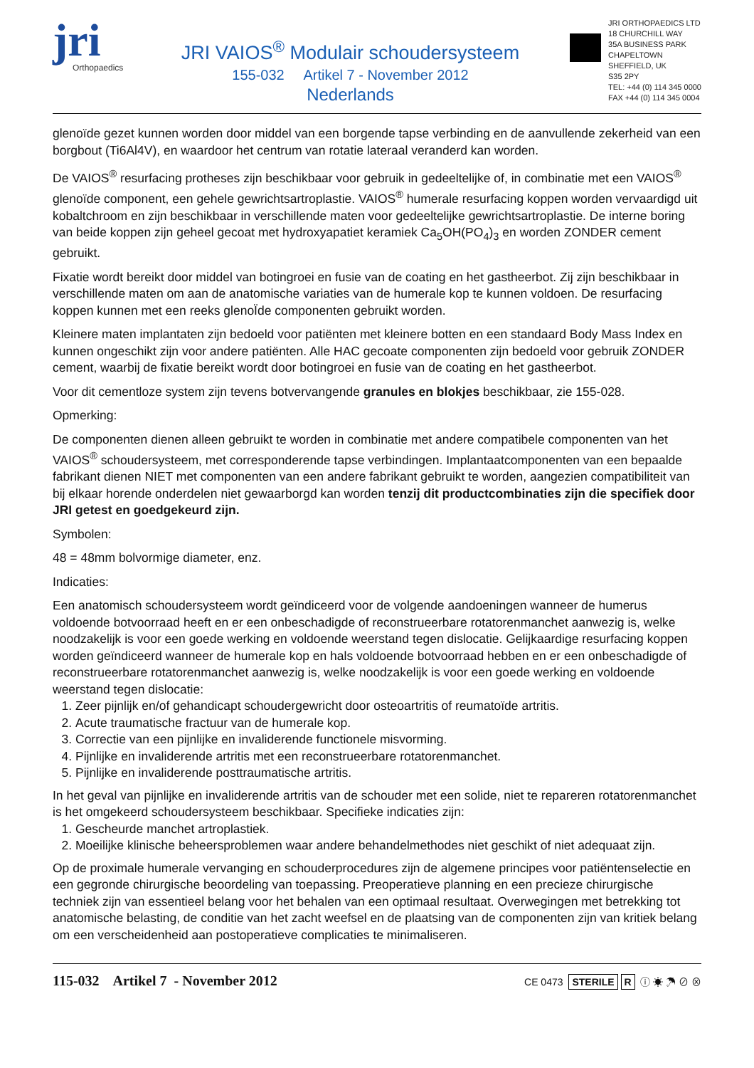jri
Orthopaedics
JRI VAIOS<sup>®</sup> Modulair schoudersysteem
155-032 Artikel 7 - November 2012
Nederlands
JRI ORTHOPAEDICS LTD
18 CHURCHILL WAY
35A BUSINESS PARK
CHAPELTOWN
SHEFFIELD, UK
S35 2PY
TEL: +44 (0) 114 345 0000
FAX +44 (0) 114 345 0004
glenoïde gezet kunnen worden door middel van een borgende tapse verbinding en de aanvullende zekerheid van een borgbout (Ti6Al4V), en waardoor het centrum van rotatie lateraal veranderd kan worden.
De VAIOS<sup>®</sup> resurfacing protheses zijn beschikbaar voor gebruik in gedeeltelijke of, in combinatie met een VAIOS<sup>®</sup> glenoïde component, een gehele gewrichtsartroplastie. VAIOS<sup>®</sup> humerale resurfacing koppen worden vervaardigd uit kobaltchroom en zijn beschikbaar in verschillende maten voor gedeeltelijke gewrichtsartroplastie. De interne boring van beide koppen zijn geheel gecoat met hydroxyapatiet keramiek Ca<sub>5</sub>OH(PO<sub>4</sub>)<sub>3</sub> en worden ZONDER cement gebruikt.
Fixatie wordt bereikt door middel van botingroei en fusie van de coating en het gastheerbot. Zij zijn beschikbaar in verschillende maten om aan de anatomische variaties van de humerale kop te kunnen voldoen. De resurfacing koppen kunnen met een reeks glenoÏde componenten gebruikt worden.
Kleinere maten implantaten zijn bedoeld voor patiënten met kleinere botten en een standaard Body Mass Index en kunnen ongeschikt zijn voor andere patiënten. Alle HAC gecoate componenten zijn bedoeld voor gebruik ZONDER cement, waarbij de fixatie bereikt wordt door botingroei en fusie van de coating en het gastheerbot.
Voor dit cementloze system zijn tevens botvervangende granules en blokjes beschikbaar, zie 155-028.
Opmerking:
De componenten dienen alleen gebruikt te worden in combinatie met andere compatibele componenten van het VAIOS<sup>®</sup> schoudersysteem, met corresponderende tapse verbindingen. Implantaatcomponenten van een bepaalde fabrikant dienen NIET met componenten van een andere fabrikant gebruikt te worden, aangezien compatibiliteit van bij elkaar horende onderdelen niet gewaarborgd kan worden tenzij dit productcombinaties zijn die specifiek door JRI getest en goedgekeurd zijn.
Symbolen:
48 = 48mm bolvormige diameter, enz.
Indicaties:
Een anatomisch schoudersysteem wordt geïndiceerd voor de volgende aandoeningen wanneer de humerus voldoende botvoorraad heeft en er een onbeschadigde of reconstrueerbare rotatorenmanchet aanwezig is, welke noodzakelijk is voor een goede werking en voldoende weerstand tegen dislocatie. Gelijkaardige resurfacing koppen worden geïndiceerd wanneer de humerale kop en hals voldoende botvoorraad hebben en er een onbeschadigde of reconstrueerbare rotatorenmanchet aanwezig is, welke noodzakelijk is voor een goede werking en voldoende weerstand tegen dislocatie:
1. Zeer pijnlijk en/of gehandicapt schoudergewricht door osteoartritis of reumatoïde artritis.
2. Acute traumatische fractuur van de humerale kop.
3. Correctie van een pijnlijke en invaliderende functionele misvorming.
4. Pijnlijke en invaliderende artritis met een reconstrueerbare rotatorenmanchet.
5. Pijnlijke en invaliderende posttraumatische artritis.
In het geval van pijnlijke en invaliderende artritis van de schouder met een solide, niet te repareren rotatorenmanchet is het omgekeerd schoudersysteem beschikbaar. Specifieke indicaties zijn:
1. Gescheurde manchet artroplastiek.
2. Moeilijke klinische beheersproblemen waar andere behandelmethodes niet geschikt of niet adequaat zijn.
Op de proximale humerale vervanging en schouderprocedures zijn de algemene principes voor patiëntenselectie en een gegronde chirurgische beoordeling van toepassing. Preoperatieve planning en een precieze chirurgische techniek zijn van essentieel belang voor het behalen van een optimaal resultaat. Overwegingen met betrekking tot anatomische belasting, de conditie van het zacht weefsel en de plaatsing van de componenten zijn van kritiek belang om een verscheidenheid aan postoperatieve complicaties te minimaliseren.
115-032 Artikel 7 - November 2012
CE 0473 STERILE R ⓘ ☀ ☂ ⊘ ⊗